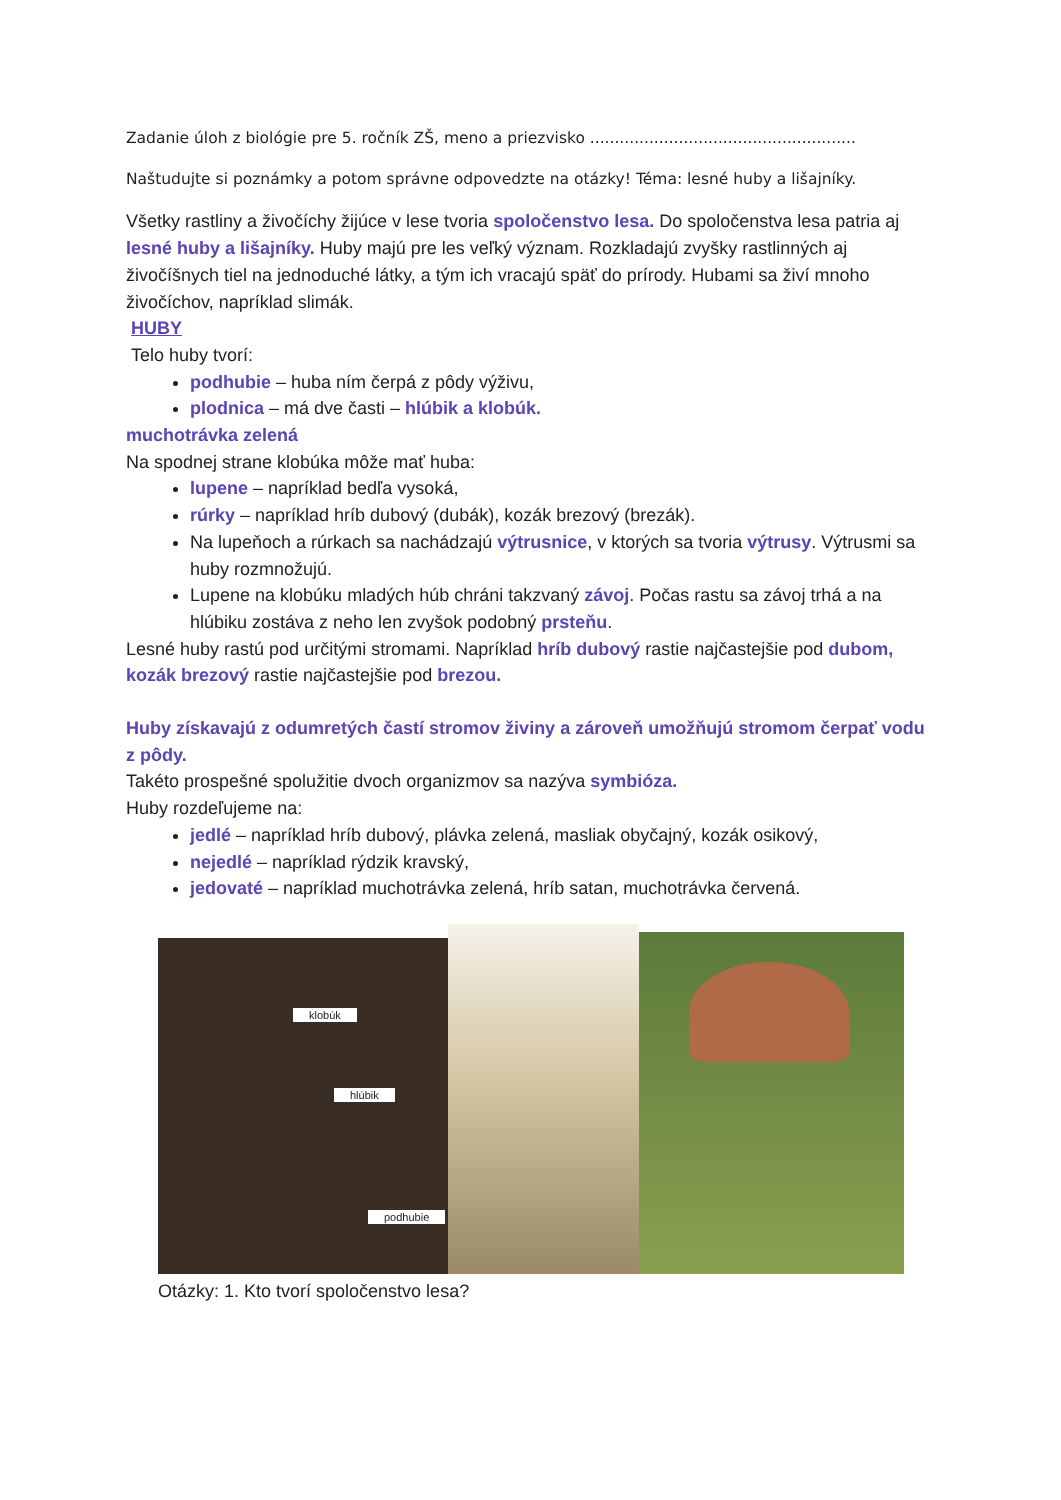Zadanie úloh z biológie pre 5. ročník ZŠ, meno a priezvisko ......................................................
Naštudujte si poznámky a potom správne odpovedzte na otázky! Téma: lesné huby a lišajníky.
Všetky rastliny a živočíchy žijúce v lese tvoria spoločenstvo lesa. Do spoločenstva lesa patria aj lesné huby a lišajníky. Huby majú pre les veľký význam. Rozkladajú zvyšky rastlinných aj živočíšnych tiel na jednoduché látky, a tým ich vracajú späť do prírody. Hubami sa živí mnoho živočíchov, napríklad slimák.
HUBY
Telo huby tvorí:
podhubie – huba ním čerpá z pôdy výživu,
plodnica – má dve časti – hlúbik a klobúk.
muchotrávka zelená
Na spodnej strane klobúka môže mať huba:
lupene – napríklad bedľa vysoká,
rúrky – napríklad hríb dubový (dubák), kozák brezový (brezák).
Na lupeňoch a rúrkach sa nachádzajú výtrusnice, v ktorých sa tvoria výtrusy. Výtrusmi sa huby rozmnožujú.
Lupene na klobúku mladých húb chráni takzvaný závoj. Počas rastu sa závoj trhá a na hlúbiku zostáva z neho len zvyšok podobný prsteňu.
Lesné huby rastú pod určitými stromami. Napríklad hríb dubový rastie najčastejšie pod dubom, kozák brezový rastie najčastejšie pod brezou.
Huby získavajú z odumretých častí stromov živiny a zároveň umožňujú stromom čerpať vodu z pôdy.
Takéto prospešné spolužitie dvoch organizmov sa nazýva symbióza.
Huby rozdeľujeme na:
jedlé – napríklad hríb dubový, plávka zelená, masliak obyčajný, kozák osikový,
nejedlé – napríklad rýdzik kravský,
jedovaté – napríklad muchotrávka zelená, hríb satan, muchotrávka červená.
klobúk
hlúbik
podhubie
Otázky: 1. Kto tvorí spoločenstvo lesa?